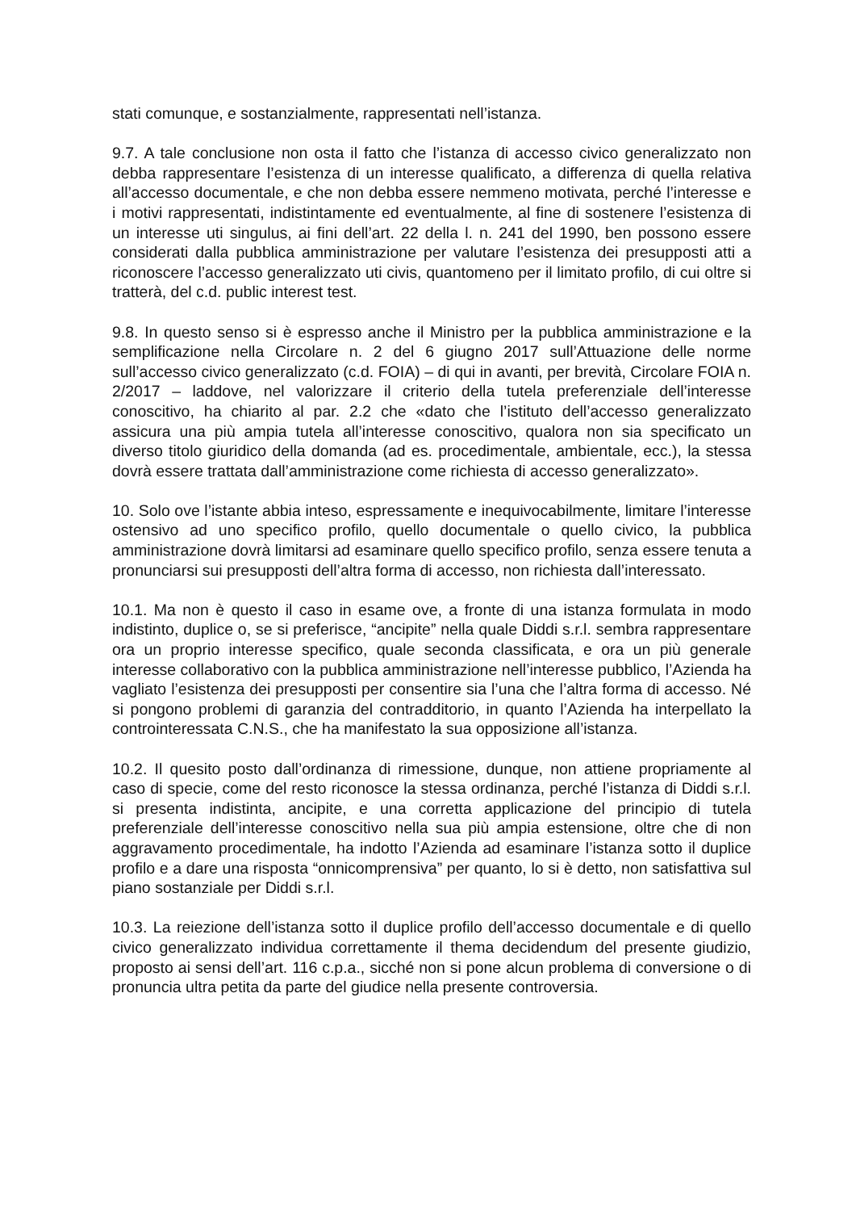stati comunque, e sostanzialmente, rappresentati nell’istanza.
9.7. A tale conclusione non osta il fatto che l’istanza di accesso civico generalizzato non debba rappresentare l’esistenza di un interesse qualificato, a differenza di quella relativa all’accesso documentale, e che non debba essere nemmeno motivata, perché l’interesse e i motivi rappresentati, indistintamente ed eventualmente, al fine di sostenere l’esistenza di un interesse uti singulus, ai fini dell’art. 22 della l. n. 241 del 1990, ben possono essere considerati dalla pubblica amministrazione per valutare l’esistenza dei presupposti atti a riconoscere l’accesso generalizzato uti civis, quantomeno per il limitato profilo, di cui oltre si tratterà, del c.d. public interest test.
9.8. In questo senso si è espresso anche il Ministro per la pubblica amministrazione e la semplificazione nella Circolare n. 2 del 6 giugno 2017 sull’Attuazione delle norme sull’accesso civico generalizzato (c.d. FOIA) – di qui in avanti, per brevità, Circolare FOIA n. 2/2017 – laddove, nel valorizzare il criterio della tutela preferenziale dell’interesse conoscitivo, ha chiarito al par. 2.2 che «dato che l’istituto dell’accesso generalizzato assicura una più ampia tutela all’interesse conoscitivo, qualora non sia specificato un diverso titolo giuridico della domanda (ad es. procedimentale, ambientale, ecc.), la stessa dovrà essere trattata dall’amministrazione come richiesta di accesso generalizzato».
10. Solo ove l’istante abbia inteso, espressamente e inequivocabilmente, limitare l’interesse ostensivo ad uno specifico profilo, quello documentale o quello civico, la pubblica amministrazione dovrà limitarsi ad esaminare quello specifico profilo, senza essere tenuta a pronunciarsi sui presupposti dell’altra forma di accesso, non richiesta dall’interessato.
10.1. Ma non è questo il caso in esame ove, a fronte di una istanza formulata in modo indistinto, duplice o, se si preferisce, “ancipite” nella quale Diddi s.r.l. sembra rappresentare ora un proprio interesse specifico, quale seconda classificata, e ora un più generale interesse collaborativo con la pubblica amministrazione nell’interesse pubblico, l’Azienda ha vagliato l’esistenza dei presupposti per consentire sia l’una che l’altra forma di accesso. Né si pongono problemi di garanzia del contradditorio, in quanto l’Azienda ha interpellato la controinteressata C.N.S., che ha manifestato la sua opposizione all’istanza.
10.2. Il quesito posto dall’ordinanza di rimessione, dunque, non attiene propriamente al caso di specie, come del resto riconosce la stessa ordinanza, perché l’istanza di Diddi s.r.l. si presenta indistinta, ancipite, e una corretta applicazione del principio di tutela preferenziale dell’interesse conoscitivo nella sua più ampia estensione, oltre che di non aggravamento procedimentale, ha indotto l’Azienda ad esaminare l’istanza sotto il duplice profilo e a dare una risposta “onnicomprensiva” per quanto, lo si è detto, non satisfattiva sul piano sostanziale per Diddi s.r.l.
10.3. La reiezione dell’istanza sotto il duplice profilo dell’accesso documentale e di quello civico generalizzato individua correttamente il thema decidendum del presente giudizio, proposto ai sensi dell’art. 116 c.p.a., sicché non si pone alcun problema di conversione o di pronuncia ultra petita da parte del giudice nella presente controversia.